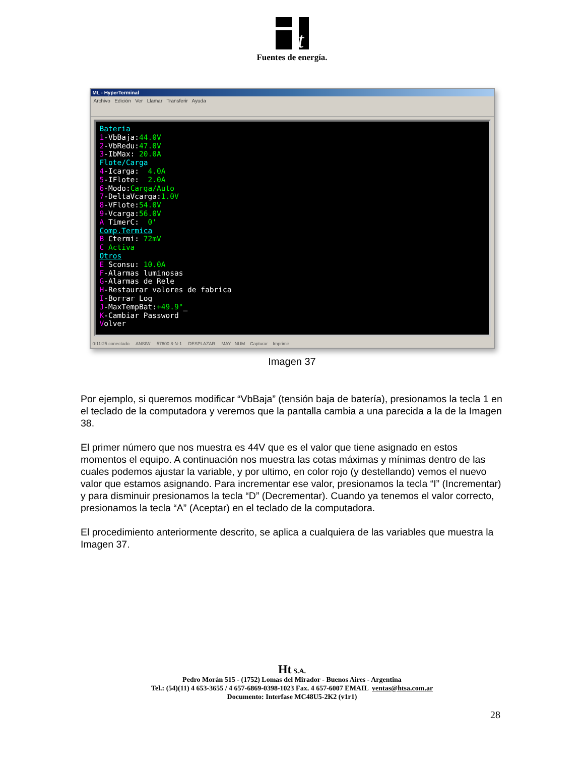t
Fuentes de energía.
ML - HyperTerminal
Archivo Edición Ver Llamar Transferir Ayuda
Bateria 1-VbBaja:44.0V 2-VbRedu:47.0V 3-IbMax: 20.0A Flote/Carga 4-Icarga: 4.0A 5-IFlote: 2.0A 6-Modo:Carga/Auto 7-DeltaVcarga:1.0V 8-VFlote:54.0V 9-Vcarga:56.0V A TimerC: 0' Comp.Termica B Ctermi: 72mV C Activa Otros E Sconsu: 10.0A F-Alarmas luminosas G-Alarmas de Rele H-Restaurar valores de fabrica I-Borrar Log J-MaxTempBat:+49.9°_ K-Cambiar Password Volver
0:11:25 conectado ANSIW 57600 8-N-1 DESPLAZAR MAY NUM Capturar Imprimir
Imagen 37
Por ejemplo, si queremos modificar “VbBaja” (tensión baja de batería), presionamos la tecla 1 en el teclado de la computadora y veremos que la pantalla cambia a una parecida a la de la Imagen 38.
El primer número que nos muestra es 44V que es el valor que tiene asignado en estos momentos el equipo. A continuación nos muestra las cotas máximas y mínimas dentro de las cuales podemos ajustar la variable, y por ultimo, en color rojo (y destellando) vemos el nuevo valor que estamos asignando. Para incrementar ese valor, presionamos la tecla “I” (Incrementar) y para disminuir presionamos la tecla “D” (Decrementar). Cuando ya tenemos el valor correcto, presionamos la tecla “A” (Aceptar) en el teclado de la computadora.
El procedimiento anteriormente descrito, se aplica a cualquiera de las variables que muestra la Imagen 37.
Ht S.A.
Pedro Morán 515 - (1752) Lomas del Mirador - Buenos Aires - Argentina
Tel.: (54)(11) 4 653-3655 / 4 657-6869-0398-1023 Fax. 4 657-6007 EMAIL ventas@htsa.com.ar
Documento: Interfase MC48U5-2K2 (v1r1)
28